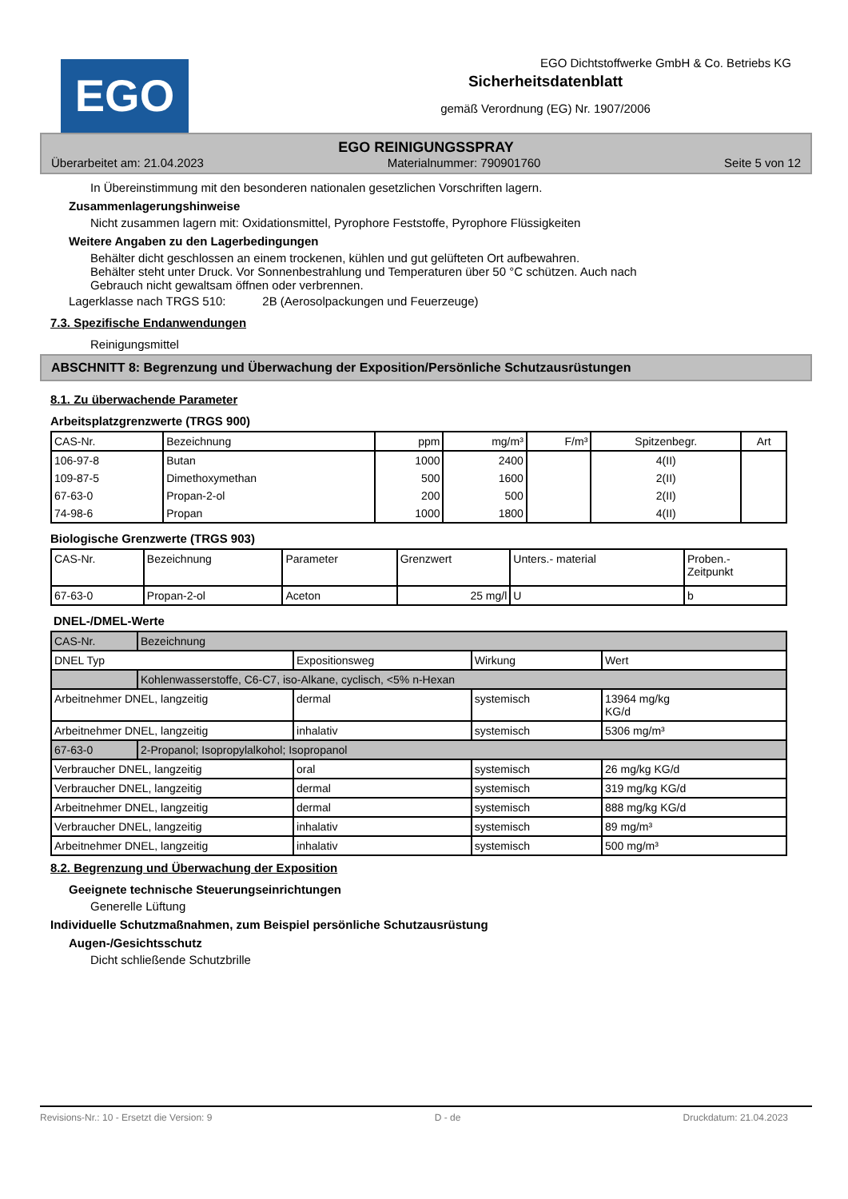EGO
EGO Dichtstoffwerke GmbH & Co. Betriebs KG
Sicherheitsdatenblatt
gemäß Verordnung (EG) Nr. 1907/2006
EGO REINIGUNGSSPRAY
Überarbeitet am: 21.04.2023 Materialnummer: 790901760 Seite 5 von 12
In Übereinstimmung mit den besonderen nationalen gesetzlichen Vorschriften lagern.
Zusammenlagerungshinweise
Nicht zusammen lagern mit: Oxidationsmittel, Pyrophore Feststoffe, Pyrophore Flüssigkeiten
Weitere Angaben zu den Lagerbedingungen
Behälter dicht geschlossen an einem trockenen, kühlen und gut gelüfteten Ort aufbewahren.
Behälter steht unter Druck. Vor Sonnenbestrahlung und Temperaturen über 50 °C schützen. Auch nach
Gebrauch nicht gewaltsam öffnen oder verbrennen.
Lagerklasse nach TRGS 510: 2B (Aerosolpackungen und Feuerzeuge)
7.3. Spezifische Endanwendungen
Reinigungsmittel
ABSCHNITT 8: Begrenzung und Überwachung der Exposition/Persönliche Schutzausrüstungen
8.1. Zu überwachende Parameter
Arbeitsplatzgrenzwerte (TRGS 900)
| CAS-Nr. | Bezeichnung | ppm | mg/m³ | F/m³ | Spitzenbegr. | Art |
| --- | --- | --- | --- | --- | --- | --- |
| 106-97-8 | Butan | 1000 | 2400 | | 4(II) | |
| 109-87-5 | Dimethoxymethan | 500 | 1600 | | 2(II) | |
| 67-63-0 | Propan-2-ol | 200 | 500 | | 2(II) | |
| 74-98-6 | Propan | 1000 | 1800 | | 4(II) | |
Biologische Grenzwerte (TRGS 903)
| CAS-Nr. | Bezeichnung | Parameter | Grenzwert | Unters.- material | Proben.- Zeitpunkt |
| --- | --- | --- | --- | --- | --- |
| 67-63-0 | Propan-2-ol | Aceton | 25 mg/l | U | b |
DNEL-/DMEL-Werte
| CAS-Nr. | Bezeichnung | | | |
| DNEL Typ | | Expositionsweg | Wirkung | Wert |
| | Kohlenwasserstoffe, C6-C7, iso-Alkane, cyclisch, <5% n-Hexan | | | |
| Arbeitnehmer DNEL, langzeitig | | dermal | systemisch | 13964 mg/kg KG/d |
| Arbeitnehmer DNEL, langzeitig | | inhalativ | systemisch | 5306 mg/m³ |
| 67-63-0 | 2-Propanol; Isopropylalkohol; Isopropanol | | | |
| Verbraucher DNEL, langzeitig | | oral | systemisch | 26 mg/kg KG/d |
| Verbraucher DNEL, langzeitig | | dermal | systemisch | 319 mg/kg KG/d |
| Arbeitnehmer DNEL, langzeitig | | dermal | systemisch | 888 mg/kg KG/d |
| Verbraucher DNEL, langzeitig | | inhalativ | systemisch | 89 mg/m³ |
| Arbeitnehmer DNEL, langzeitig | | inhalativ | systemisch | 500 mg/m³ |
8.2. Begrenzung und Überwachung der Exposition
Geeignete technische Steuerungseinrichtungen
Generelle Lüftung
Individuelle Schutzmaßnahmen, zum Beispiel persönliche Schutzausrüstung
Augen-/Gesichtsschutz
Dicht schließende Schutzbrille
Revisions-Nr.: 10 - Ersetzt die Version: 9 D - de Druckdatum: 21.04.2023